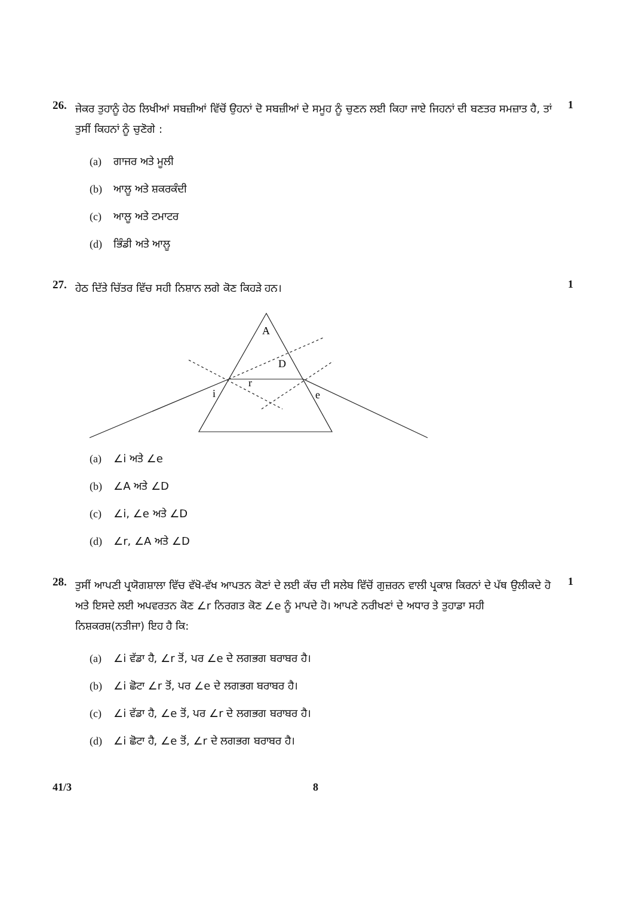26.
ਜੇਕਰ ਤੁਹਾਨੂੰ ਹੇਠ ਲਿਖੀਆਂ ਸਬਜ਼ੀਆਂ ਵਿੱਚੋਂ ਉਹਨਾਂ ਦੋ ਸਬਜ਼ੀਆਂ ਦੇ ਸਮੂਹ ਨੂੰ ਚੁਣਨ ਲਈ ਕਿਹਾ ਜਾਏ ਜਿਹਨਾਂ ਦੀ ਬਣਤਰ ਸਮਜ਼ਾਤ ਹੈ, ਤਾਂ ਤੁਸੀਂ ਕਿਹਨਾਂ ਨੂੰ ਚੁਣੋਗੇ :
1
(a) ਗਾਜਰ ਅਤੇ ਮੂਲੀ
(b) ਆਲੂ ਅਤੇ ਸ਼ਕਰਕੰਦੀ
(c) ਆਲੂ ਅਤੇ ਟਮਾਟਰ
(d) ਭਿੰਡੀ ਅਤੇ ਆਲੂ
27.
ਹੇਠ ਦਿੱਤੇ ਚਿੱਤਰ ਵਿੱਚ ਸਹੀ ਨਿਸ਼ਾਨ ਲਗੇ ਕੋਣ ਕਿਹੜੇ ਹਨ।
1
A
D
r
i
e
(a) ∠i ਅਤੇ ∠e
(b) ∠A ਅਤੇ ∠D
(c) ∠i, ∠e ਅਤੇ ∠D
(d) ∠r, ∠A ਅਤੇ ∠D
28.
ਤੁਸੀਂ ਆਪਣੀ ਪ੍ਰਯੋਗਸ਼ਾਲਾ ਵਿੱਚ ਵੱਖੋ-ਵੱਖ ਆਪਤਨ ਕੋਣਾਂ ਦੇ ਲਈ ਕੱਚ ਦੀ ਸਲੇਬ ਵਿੱਚੋਂ ਗੁਜ਼ਰਨ ਵਾਲੀ ਪ੍ਰਕਾਸ਼ ਕਿਰਨਾਂ ਦੇ ਪੱਥ ਉਲੀਕਦੇ ਹੋ ਅਤੇ ਇਸਦੇ ਲਈ ਅਪਵਰਤਨ ਕੋਣ ∠r ਨਿਰਗਤ ਕੋਣ ∠e ਨੂੰ ਮਾਪਦੇ ਹੋ। ਆਪਣੇ ਨਰੀਖਣਾਂ ਦੇ ਅਧਾਰ ਤੇ ਤੁਹਾਡਾ ਸਹੀ ਨਿਸ਼ਕਰਸ਼(ਨਤੀਜਾ) ਇਹ ਹੈ ਕਿ:
1
(a) ∠i ਵੱਡਾ ਹੈ, ∠r ਤੋਂ, ਪਰ ∠e ਦੇ ਲਗਭਗ ਬਰਾਬਰ ਹੈ।
(b) ∠i ਛੋਟਾ ∠r ਤੋਂ, ਪਰ ∠e ਦੇ ਲਗਭਗ ਬਰਾਬਰ ਹੈ।
(c) ∠i ਵੱਡਾ ਹੈ, ∠e ਤੋਂ, ਪਰ ∠r ਦੇ ਲਗਭਗ ਬਰਾਬਰ ਹੈ।
(d) ∠i ਛੋਟਾ ਹੈ, ∠e ਤੋਂ, ∠r ਦੇ ਲਗਭਗ ਬਰਾਬਰ ਹੈ।
41/3 8